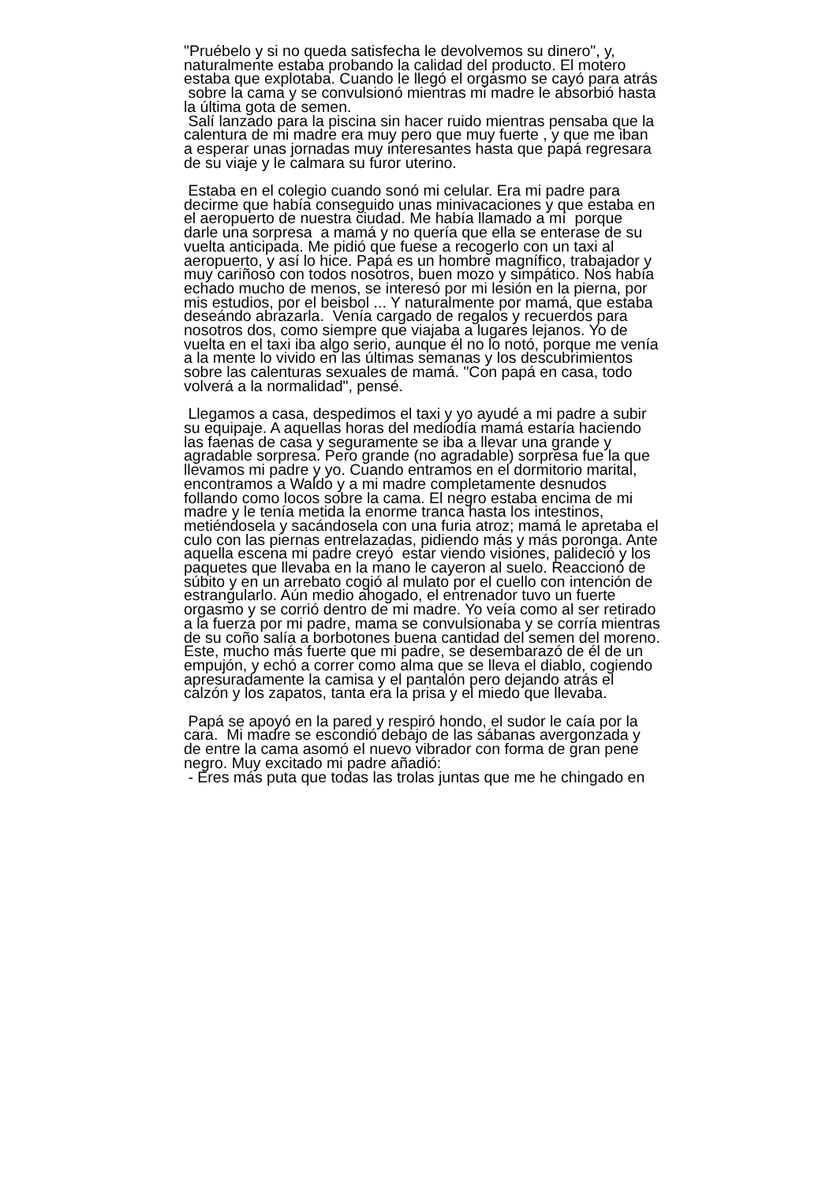"Pruébelo y si no queda satisfecha le devolvemos su dinero", y, naturalmente estaba probando la calidad del producto. El motero estaba que explotaba. Cuando le llegó el orgasmo se cayó para atrás sobre la cama y se convulsionó mientras mi madre le absorbió hasta la última gota de semen. Salí lanzado para la piscina sin hacer ruido mientras pensaba que la calentura de mi madre era muy pero que muy fuerte , y que me iban a esperar unas jornadas muy interesantes hasta que papá regresara de su viaje y le calmara su furor uterino. Estaba en el colegio cuando sonó mi celular. Era mi padre para decirme que había conseguido unas minivacaciones y que estaba en el aeropuerto de nuestra ciudad. Me había llamado a mí porque darle una sorpresa a mamá y no quería que ella se enterase de su vuelta anticipada. Me pidió que fuese a recogerlo con un taxi al aeropuerto, y así lo hice. Papá es un hombre magnífico, trabajador y muy cariñoso con todos nosotros, buen mozo y simpático. Nos había echado mucho de menos, se interesó por mi lesión en la pierna, por mis estudios, por el beisbol ... Y naturalmente por mamá, que estaba deseándo abrazarla. Venía cargado de regalos y recuerdos para nosotros dos, como siempre que viajaba a lugares lejanos. Yo de vuelta en el taxi iba algo serio, aunque él no lo notó, porque me venía a la mente lo vivido en las últimas semanas y los descubrimientos sobre las calenturas sexuales de mamá. "Con papá en casa, todo volverá a la normalidad", pensé. Llegamos a casa, despedimos el taxi y yo ayudé a mi padre a subir su equipaje. A aquellas horas del mediodía mamá estaría haciendo las faenas de casa y seguramente se iba a llevar una grande y agradable sorpresa. Pero grande (no agradable) sorpresa fue la que llevamos mi padre y yo. Cuando entramos en el dormitorio marital, encontramos a Waldo y a mi madre completamente desnudos follando como locos sobre la cama. El negro estaba encima de mi madre y le tenía metida la enorme tranca hasta los intestinos, metiéndosela y sacándosela con una furia atroz; mamá le apretaba el culo con las piernas entrelazadas, pidiendo más y más poronga. Ante aquella escena mi padre creyó estar viendo visiones, palideció y los paquetes que llevaba en la mano le cayeron al suelo. Reaccionó de súbito y en un arrebato cogió al mulato por el cuello con intención de estrangularlo. Aún medio ahogado, el entrenador tuvo un fuerte orgasmo y se corrió dentro de mi madre. Yo veía como al ser retirado a la fuerza por mi padre, mama se convulsionaba y se corría mientras de su coño salía a borbotones buena cantidad del semen del moreno. Este, mucho más fuerte que mi padre, se desembarazó de él de un empujón, y echó a correr como alma que se lleva el diablo, cogiendo apresuradamente la camisa y el pantalón pero dejando atrás el calzón y los zapatos, tanta era la prisa y el miedo que llevaba. Papá se apoyó en la pared y respiró hondo, el sudor le caía por la cara. Mi madre se escondió debajo de las sábanas avergonzada y de entre la cama asomó el nuevo vibrador con forma de gran pene negro. Muy excitado mi padre añadió: - Eres más puta que todas las trolas juntas que me he chingado en